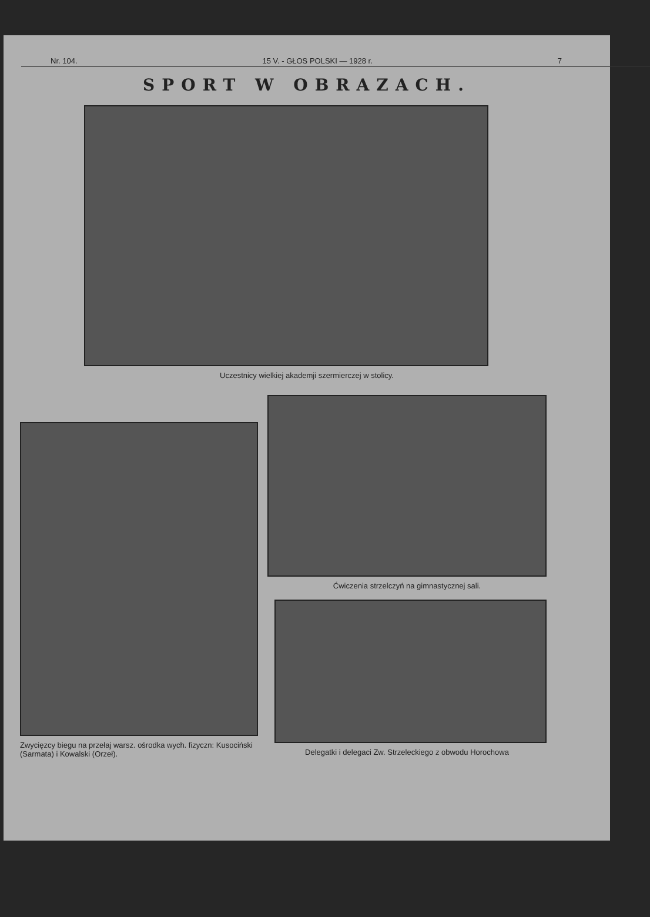Nr. 104. 15 V. - GŁOS POLSKI — 1928 r. 7
SPORT W OBRAZACH.
Uczestnicy wielkiej akademji szermierczej w stolicy.
Zwycięzcy biegu na przełaj warsz. ośrodka wych. fizyczn: Kusociński (Sarmata) i Kowalski (Orzeł).
Ćwiczenia strzelczyń na gimnastycznej sali.
Delegatki i delegaci Zw. Strzeleckiego z obwodu Horochowa